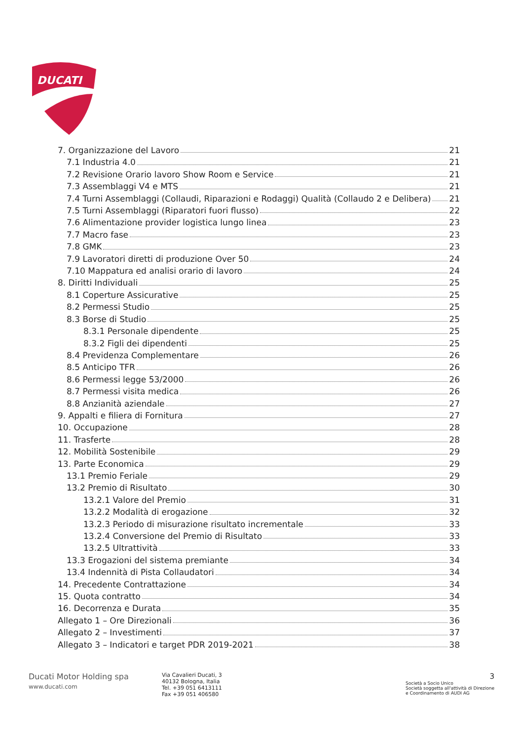DUCATI
7. Organizzazione del Lavoro 21
7.1 Industria 4.0 21
7.2 Revisione Orario lavoro Show Room e Service 21
7.3 Assemblaggi V4 e MTS 21
7.4 Turni Assemblaggi (Collaudi, Riparazioni e Rodaggi) Qualità (Collaudo 2 e Delibera) 21
7.5 Turni Assemblaggi (Riparatori fuori flusso) 22
7.6 Alimentazione provider logistica lungo linea 23
7.7 Macro fase 23
7.8 GMK 23
7.9 Lavoratori diretti di produzione Over 50 24
7.10 Mappatura ed analisi orario di lavoro 24
8. Diritti Individuali 25
8.1 Coperture Assicurative 25
8.2 Permessi Studio 25
8.3 Borse di Studio 25
8.3.1 Personale dipendente 25
8.3.2 Figli dei dipendenti 25
8.4 Previdenza Complementare 26
8.5 Anticipo TFR 26
8.6 Permessi legge 53/2000 26
8.7 Permessi visita medica 26
8.8 Anzianità aziendale 27
9. Appalti e filiera di Fornitura 27
10. Occupazione 28
11. Trasferte 28
12. Mobilità Sostenibile 29
13. Parte Economica 29
13.1 Premio Feriale 29
13.2 Premio di Risultato 30
13.2.1 Valore del Premio 31
13.2.2 Modalità di erogazione 32
13.2.3 Periodo di misurazione risultato incrementale 33
13.2.4 Conversione del Premio di Risultato 33
13.2.5 Ultrattività 33
13.3 Erogazioni del sistema premiante 34
13.4 Indennità di Pista Collaudatori 34
14. Precedente Contrattazione 34
15. Quota contratto 34
16. Decorrenza e Durata 35
Allegato 1 – Ore Direzionali 36
Allegato 2 – Investimenti 37
Allegato 3 – Indicatori e target PDR 2019-2021 38
Ducati Motor Holding spa
www.ducati.com
Via Cavalieri Ducati, 3
40132 Bologna, Italia
Tel. +39 051 6413111
Fax +39 051 406580
3
Società a Socio Unico
Società soggetta all'attività di Direzione
e Coordinamento di AUDI AG